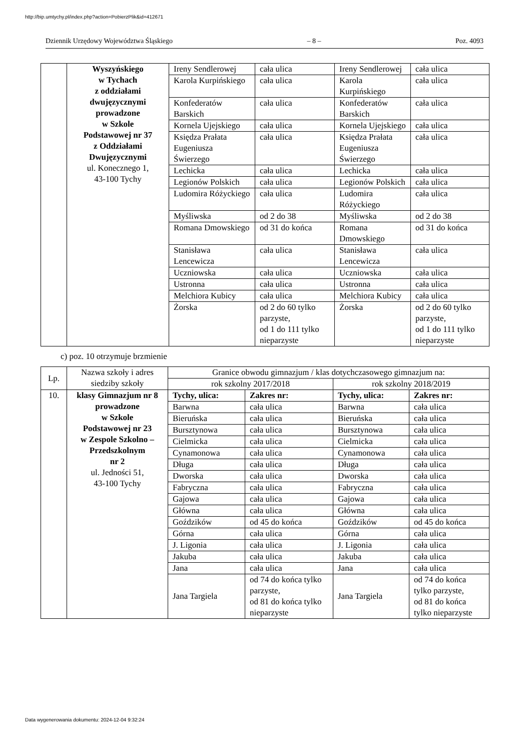http://bip.umtychy.pl/index.php?action=PobierzPlik&id=412671
Dziennik Urzędowy Województwa Śląskiego – 8 – Poz. 4093
| | Wyszyńskiego w Tychach z oddziałami dwujęzycznymi prowadzone w Szkole Podstawowej nr 37 z Oddziałami Dwujęzycznymi ul. Konecznego 1, 43-100 Tychy | Ireny Sendlerowej | cała ulica | Ireny Sendlerowej | cała ulica |
| | | Karola Kurpińskiego | cała ulica | Karola Kurpińskiego | cała ulica |
| | | Konfederatów Barskich | cała ulica | Konfederatów Barskich | cała ulica |
| | | Kornela Ujejskiego | cała ulica | Kornela Ujejskiego | cała ulica |
| | | Księdza Prałata Eugeniusza Świerzego | cała ulica | Księdza Prałata Eugeniusza Świerzego | cała ulica |
| | | Lechicka | cała ulica | Lechicka | cała ulica |
| | | Legionów Polskich | cała ulica | Legionów Polskich | cała ulica |
| | | Ludomira Różyckiego | cała ulica | Ludomira Różyckiego | cała ulica |
| | | Myśliwska | od 2 do 38 | Myśliwska | od 2 do 38 |
| | | Romana Dmowskiego | od 31 do końca | Romana Dmowskiego | od 31 do końca |
| | | Stanisława Lencewicza | cała ulica | Stanisława Lencewicza | cała ulica |
| | | Uczniowska | cała ulica | Uczniowska | cała ulica |
| | | Ustronna | cała ulica | Ustronna | cała ulica |
| | | Melchiora Kubicy | cała ulica | Melchiora Kubicy | cała ulica |
| | | Żorska | od 2 do 60 tylko parzyste, od 1 do 111 tylko nieparzyste | Żorska | od 2 do 60 tylko parzyste, od 1 do 111 tylko nieparzyste |
c) poz. 10 otrzymuje brzmienie
| Lp. | Nazwa szkoły i adres siedziby szkoły | Granice obwodu gimnazjum / klas dotychczasowego gimnazjum na: | | | |
| --- | --- | --- | --- | --- | --- |
| | | rok szkolny 2017/2018 | | rok szkolny 2018/2019 | |
| 10. | klasy Gimnazjum nr 8 prowadzone w Szkole Podstawowej nr 23 w Zespole Szkolno – Przedszkolnym nr 2 ul. Jedności 51, 43-100 Tychy | Tychy, ulica: | Zakres nr: | Tychy, ulica: | Zakres nr: |
| | | Barwna | cała ulica | Barwna | cała ulica |
| | | Bieruńska | cała ulica | Bieruńska | cała ulica |
| | | Bursztynowa | cała ulica | Bursztynowa | cała ulica |
| | | Cielmicka | cała ulica | Cielmicka | cała ulica |
| | | Cynamonowa | cała ulica | Cynamonowa | cała ulica |
| | | Długa | cała ulica | Długa | cała ulica |
| | | Dworska | cała ulica | Dworska | cała ulica |
| | | Fabryczna | cała ulica | Fabryczna | cała ulica |
| | | Gajowa | cała ulica | Gajowa | cała ulica |
| | | Główna | cała ulica | Główna | cała ulica |
| | | Goździków | od 45 do końca | Goździków | od 45 do końca |
| | | Górna | cała ulica | Górna | cała ulica |
| | | J. Ligonia | cała ulica | J. Ligonia | cała ulica |
| | | Jakuba | cała ulica | Jakuba | cała ulica |
| | | Jana | cała ulica | Jana | cała ulica |
| | | Jana Targiela | od 74 do końca tylko parzyste, od 81 do końca tylko nieparzyste | Jana Targiela | od 74 do końca tylko parzyste, od 81 do końca tylko nieparzyste |
Data wygenerowania dokumentu: 2024-12-04 9:32:24